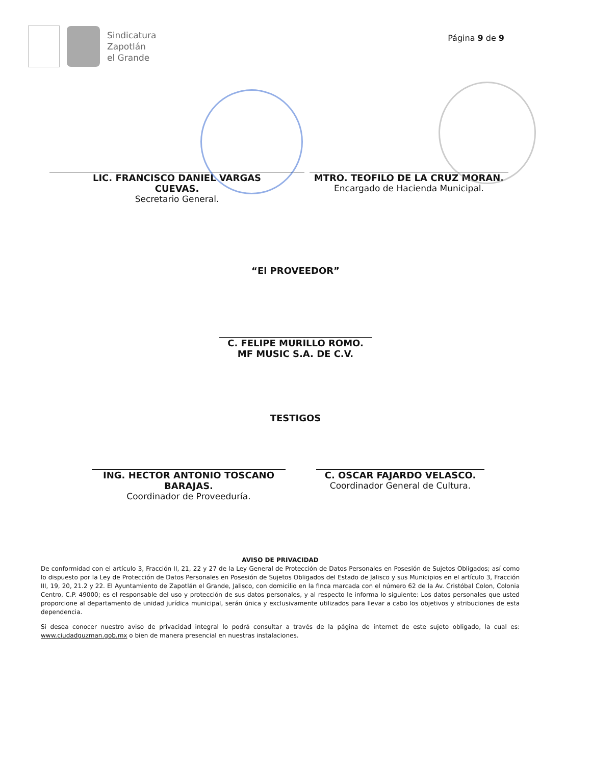Sindicatura
Zapotlán
el Grande
Página 9 de 9
LIC. FRANCISCO DANIEL VARGAS
CUEVAS.
Secretario General.
MTRO. TEOFILO DE LA CRUZ MORAN.
Encargado de Hacienda Municipal.
“El PROVEEDOR”
C. FELIPE MURILLO ROMO.
MF MUSIC S.A. DE C.V.
TESTIGOS
ING. HECTOR ANTONIO TOSCANO
BARAJAS.
Coordinador de Proveeduría.
C. OSCAR FAJARDO VELASCO.
Coordinador General de Cultura.
AVISO DE PRIVACIDAD
De conformidad con el artículo 3, Fracción II, 21, 22 y 27 de la Ley General de Protección de Datos Personales en Posesión de Sujetos Obligados; así como lo dispuesto por la Ley de Protección de Datos Personales en Posesión de Sujetos Obligados del Estado de Jalisco y sus Municipios en el artículo 3, Fracción III, 19, 20, 21.2 y 22. El Ayuntamiento de Zapotlán el Grande, Jalisco, con domicilio en la finca marcada con el número 62 de la Av. Cristóbal Colon, Colonia Centro, C.P. 49000; es el responsable del uso y protección de sus datos personales, y al respecto le informa lo siguiente: Los datos personales que usted proporcione al departamento de unidad jurídica municipal, serán única y exclusivamente utilizados para llevar a cabo los objetivos y atribuciones de esta dependencia.
Si desea conocer nuestro aviso de privacidad integral lo podrá consultar a través de la página de internet de este sujeto obligado, la cual es: www.ciudadguzman.gob.mx o bien de manera presencial en nuestras instalaciones.